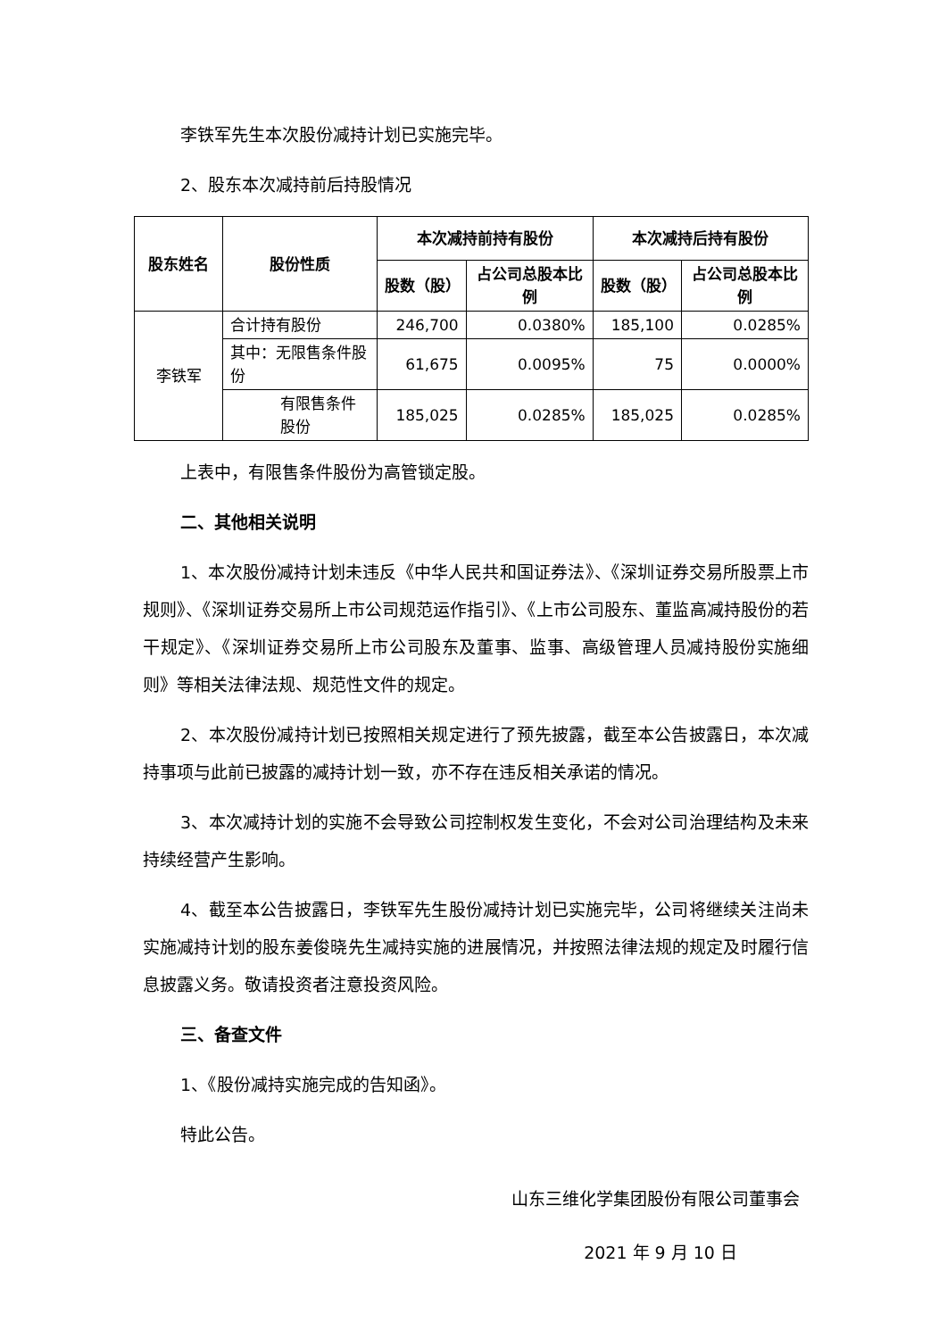李铁军先生本次股份减持计划已实施完毕。
2、股东本次减持前后持股情况
| 股东姓名 | 股份性质 | 本次减持前持有股份 | | 本次减持后持有股份 | |
| --- | --- | --- | --- | --- | --- |
| | | 股数（股） | 占公司总股本比例 | 股数（股） | 占公司总股本比例 |
| 李铁军 | 合计持有股份 | 246,700 | 0.0380% | 185,100 | 0.0285% |
| | 其中：无限售条件股份 | 61,675 | 0.0095% | 75 | 0.0000% |
| | 有限售条件股份 | 185,025 | 0.0285% | 185,025 | 0.0285% |
上表中，有限售条件股份为高管锁定股。
二、其他相关说明
1、本次股份减持计划未违反《中华人民共和国证券法》、《深圳证券交易所股票上市规则》、《深圳证券交易所上市公司规范运作指引》、《上市公司股东、董监高减持股份的若干规定》、《深圳证券交易所上市公司股东及董事、监事、高级管理人员减持股份实施细则》等相关法律法规、规范性文件的规定。
2、本次股份减持计划已按照相关规定进行了预先披露，截至本公告披露日，本次减持事项与此前已披露的减持计划一致，亦不存在违反相关承诺的情况。
3、本次减持计划的实施不会导致公司控制权发生变化，不会对公司治理结构及未来持续经营产生影响。
4、截至本公告披露日，李铁军先生股份减持计划已实施完毕，公司将继续关注尚未实施减持计划的股东姜俊晓先生减持实施的进展情况，并按照法律法规的规定及时履行信息披露义务。敬请投资者注意投资风险。
三、备查文件
1、《股份减持实施完成的告知函》。
特此公告。
山东三维化学集团股份有限公司董事会
2021 年 9 月 10 日